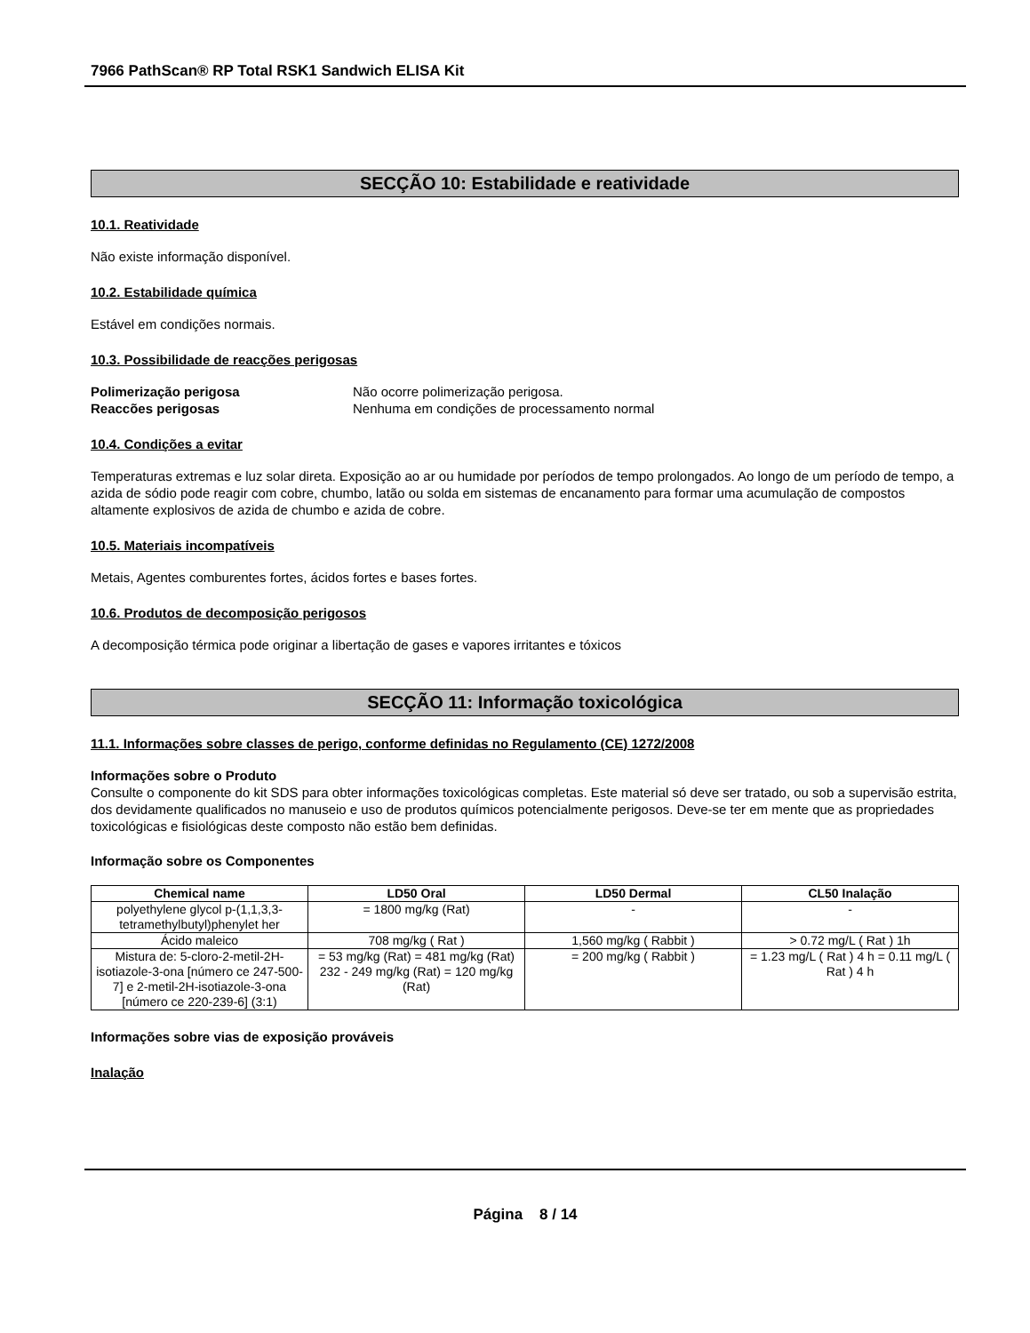7966 PathScan® RP Total RSK1 Sandwich ELISA Kit
SECÇÃO 10: Estabilidade e reatividade
10.1. Reatividade
Não existe informação disponível.
10.2. Estabilidade química
Estável em condições normais.
10.3. Possibilidade de reacções perigosas
Polimerização perigosa Não ocorre polimerização perigosa.
Reaccões perigosas Nenhuma em condições de processamento normal
10.4. Condições a evitar
Temperaturas extremas e luz solar direta. Exposição ao ar ou humidade por períodos de tempo prolongados. Ao longo de um período de tempo, a azida de sódio pode reagir com cobre, chumbo, latão ou solda em sistemas de encanamento para formar uma acumulação de compostos altamente explosivos de azida de chumbo e azida de cobre.
10.5. Materiais incompatíveis
Metais, Agentes comburentes fortes, ácidos fortes e bases fortes.
10.6. Produtos de decomposição perigosos
A decomposição térmica pode originar a libertação de gases e vapores irritantes e tóxicos
SECÇÃO 11: Informação toxicológica
11.1. Informações sobre classes de perigo, conforme definidas no Regulamento (CE) 1272/2008
Informações sobre o Produto
Consulte o componente do kit SDS para obter informações toxicológicas completas. Este material só deve ser tratado, ou sob a supervisão estrita, dos devidamente qualificados no manuseio e uso de produtos químicos potencialmente perigosos. Deve-se ter em mente que as propriedades toxicológicas e fisiológicas deste composto não estão bem definidas.
Informação sobre os Componentes
| Chemical name | LD50 Oral | LD50 Dermal | CL50 Inalação |
| --- | --- | --- | --- |
| polyethylene glycol p-(1,1,3,3-tetramethylbutyl)phenylet her | = 1800 mg/kg (Rat) | - | - |
| Ácido maleico | 708 mg/kg ( Rat ) | 1,560 mg/kg ( Rabbit ) | > 0.72 mg/L ( Rat ) 1h |
| Mistura de: 5-cloro-2-metil-2H-isotiazole-3-ona [número ce 247-500-7] e 2-metil-2H-isotiazole-3-ona [número ce 220-239-6] (3:1) | = 53 mg/kg (Rat) = 481 mg/kg (Rat) 232 - 249 mg/kg (Rat) = 120 mg/kg (Rat) | = 200 mg/kg ( Rabbit ) | = 1.23 mg/L ( Rat ) 4 h = 0.11 mg/L ( Rat ) 4 h |
Informações sobre vias de exposição prováveis
Inalação
Página 8 / 14